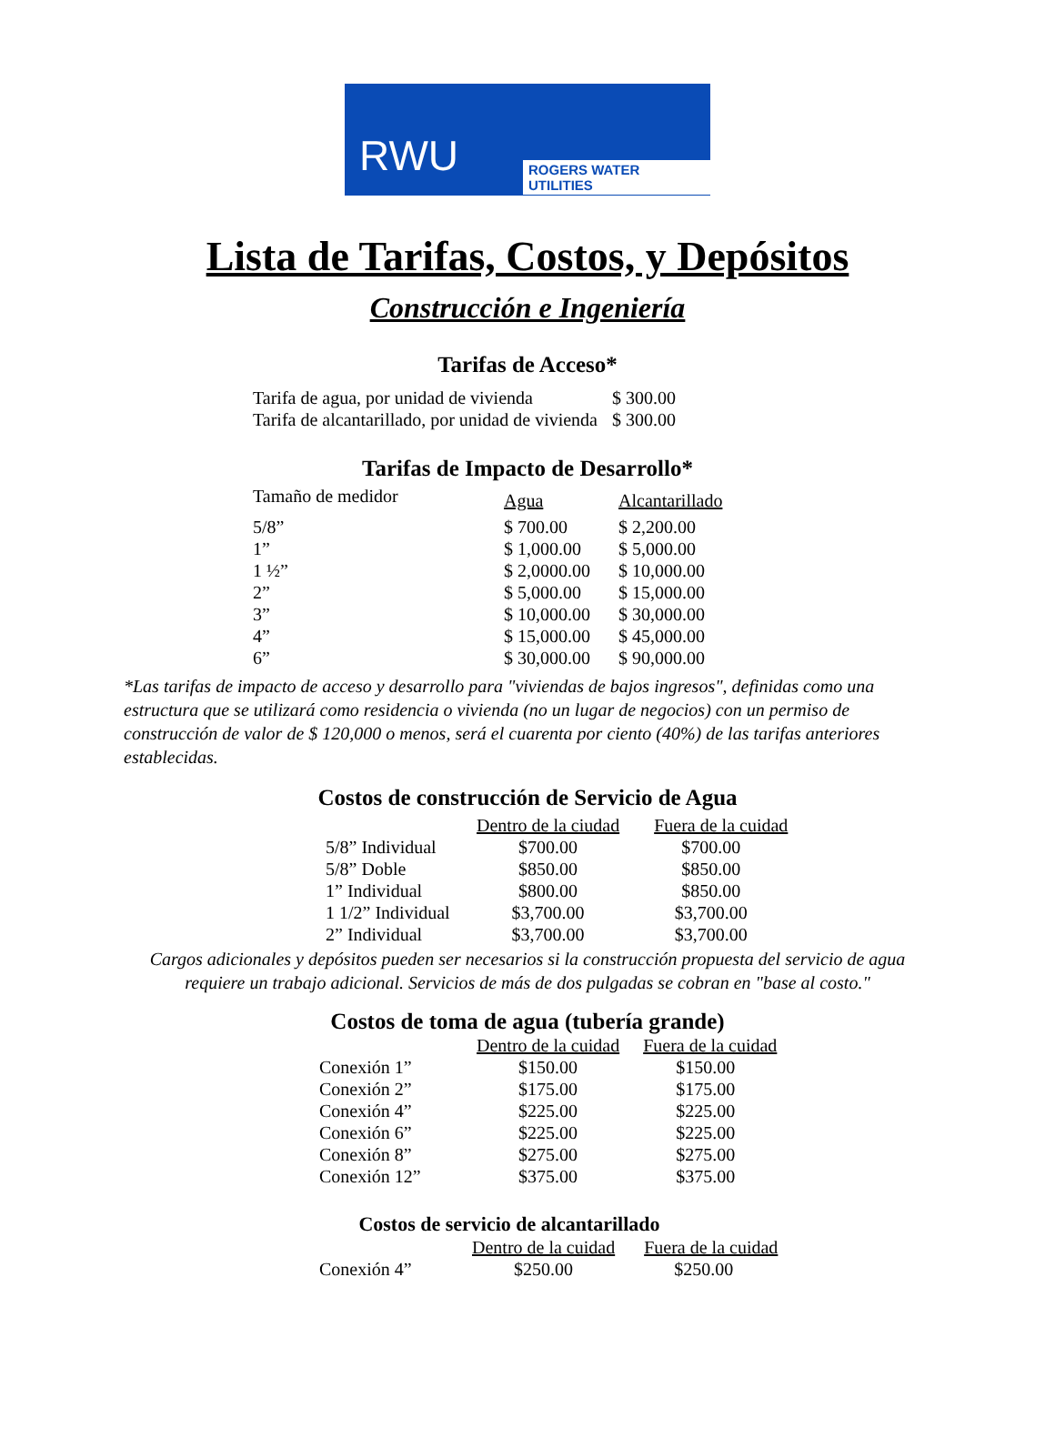RWU ROGERS WATER UTILITIES
Lista de Tarifas, Costos, y Depósitos
Construcción e Ingeniería
Tarifas de Acceso*
| Tarifa de agua, por unidad de vivienda | $ 300.00 |
| Tarifa de alcantarillado, por unidad de vivienda | $ 300.00 |
Tarifas de Impacto de Desarrollo*
| Tamaño de medidor | Agua | Alcantarillado |
| --- | --- | --- |
| 5/8” | $ 700.00 | $ 2,200.00 |
| 1” | $ 1,000.00 | $ 5,000.00 |
| 1 ½” | $ 2,0000.00 | $ 10,000.00 |
| 2” | $ 5,000.00 | $ 15,000.00 |
| 3” | $ 10,000.00 | $ 30,000.00 |
| 4” | $ 15,000.00 | $ 45,000.00 |
| 6” | $ 30,000.00 | $ 90,000.00 |
*Las tarifas de impacto de acceso y desarrollo para "viviendas de bajos ingresos", definidas como una estructura que se utilizará como residencia o vivienda (no un lugar de negocios) con un permiso de construcción de valor de $ 120,000 o menos, será el cuarenta por ciento (40%) de las tarifas anteriores establecidas.
Costos de construcción de Servicio de Agua
| | Dentro de la ciudad | Fuera de la cuidad |
| --- | --- | --- |
| 5/8” Individual | $700.00 | $700.00 |
| 5/8” Doble | $850.00 | $850.00 |
| 1” Individual | $800.00 | $850.00 |
| 1 1/2” Individual | $3,700.00 | $3,700.00 |
| 2” Individual | $3,700.00 | $3,700.00 |
Cargos adicionales y depósitos pueden ser necesarios si la construcción propuesta del servicio de agua requiere un trabajo adicional. Servicios de más de dos pulgadas se cobran en "base al costo."
Costos de toma de agua (tubería grande)
| | Dentro de la cuidad | Fuera de la cuidad |
| --- | --- | --- |
| Conexión 1” | $150.00 | $150.00 |
| Conexión 2” | $175.00 | $175.00 |
| Conexión 4” | $225.00 | $225.00 |
| Conexión 6” | $225.00 | $225.00 |
| Conexión 8” | $275.00 | $275.00 |
| Conexión 12” | $375.00 | $375.00 |
Costos de servicio de alcantarillado
| | Dentro de la cuidad | Fuera de la cuidad |
| --- | --- | --- |
| Conexión 4” | $250.00 | $250.00 |